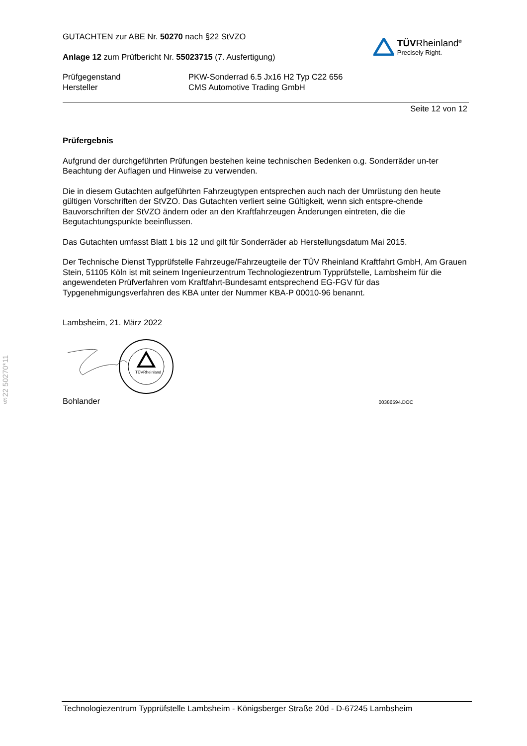§22 50270*11
GUTACHTEN zur ABE Nr. 50270 nach §22 StVZO
Anlage 12 zum Prüfbericht Nr. 55023715 (7. Ausfertigung)
TÜVRheinland<sup>®</sup>
Precisely Right.
Prüfgegenstand
Hersteller
PKW-Sonderrad 6.5 Jx16 H2 Typ C22 656
CMS Automotive Trading GmbH
Seite 12 von 12
Prüfergebnis
Aufgrund der durchgeführten Prüfungen bestehen keine technischen Bedenken o.g. Sonderräder un-ter Beachtung der Auflagen und Hinweise zu verwenden.
Die in diesem Gutachten aufgeführten Fahrzeugtypen entsprechen auch nach der Umrüstung den heute gültigen Vorschriften der StVZO. Das Gutachten verliert seine Gültigkeit, wenn sich entspre-chende Bauvorschriften der StVZO ändern oder an den Kraftfahrzeugen Änderungen eintreten, die die Begutachtungspunkte beeinflussen.
Das Gutachten umfasst Blatt 1 bis 12 und gilt für Sonderräder ab Herstellungsdatum Mai 2015.
Der Technische Dienst Typprüfstelle Fahrzeuge/Fahrzeugteile der TÜV Rheinland Kraftfahrt GmbH, Am Grauen Stein, 51105 Köln ist mit seinem Ingenieurzentrum Technologiezentrum Typprüfstelle, Lambsheim für die angewendeten Prüfverfahren vom Kraftfahrt-Bundesamt entsprechend EG-FGV für das Typgenehmigungsverfahren des KBA unter der Nummer KBA-P 00010-96 benannt.
Lambsheim, 21. März 2022
TÜVRheinland
Bohlander 00386594.DOC
Technologiezentrum Typprüfstelle Lambsheim - Königsberger Straße 20d - D-67245 Lambsheim